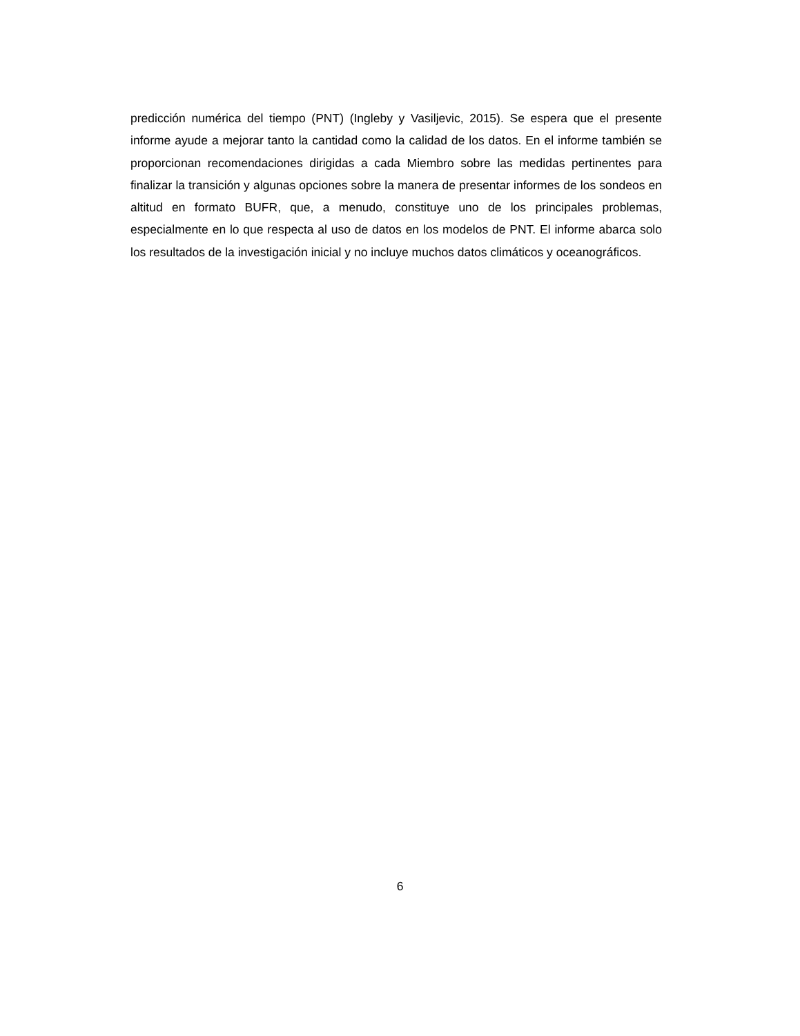predicción numérica del tiempo (PNT) (Ingleby y Vasiljevic, 2015). Se espera que el presente informe ayude a mejorar tanto la cantidad como la calidad de los datos. En el informe también se proporcionan recomendaciones dirigidas a cada Miembro sobre las medidas pertinentes para finalizar la transición y algunas opciones sobre la manera de presentar informes de los sondeos en altitud en formato BUFR, que, a menudo, constituye uno de los principales problemas, especialmente en lo que respecta al uso de datos en los modelos de PNT. El informe abarca solo los resultados de la investigación inicial y no incluye muchos datos climáticos y oceanográficos.
6